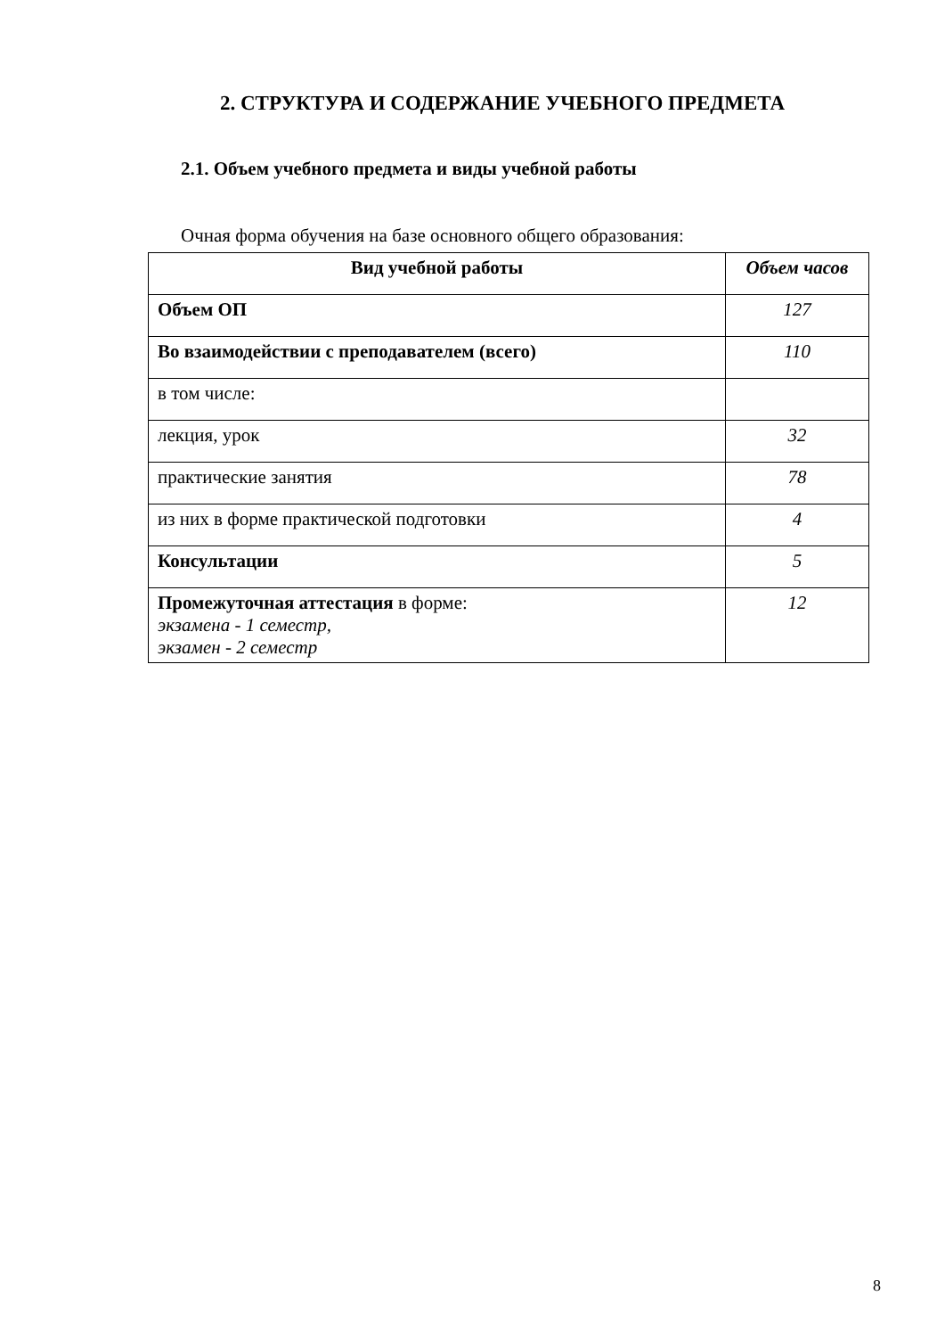2. СТРУКТУРА И СОДЕРЖАНИЕ УЧЕБНОГО ПРЕДМЕТА
2.1. Объем учебного предмета и виды учебной работы
Очная форма обучения на базе основного общего образования:
| Вид учебной работы | Объем часов |
| --- | --- |
| Объем ОП | 127 |
| Во взаимодействии с преподавателем (всего) | 110 |
| в том числе: | |
| лекция, урок | 32 |
| практические занятия | 78 |
| из них в форме практической подготовки | 4 |
| Консультации | 5 |
| Промежуточная аттестация в форме: экзамена - 1 семестр, экзамен - 2 семестр | 12 |
8